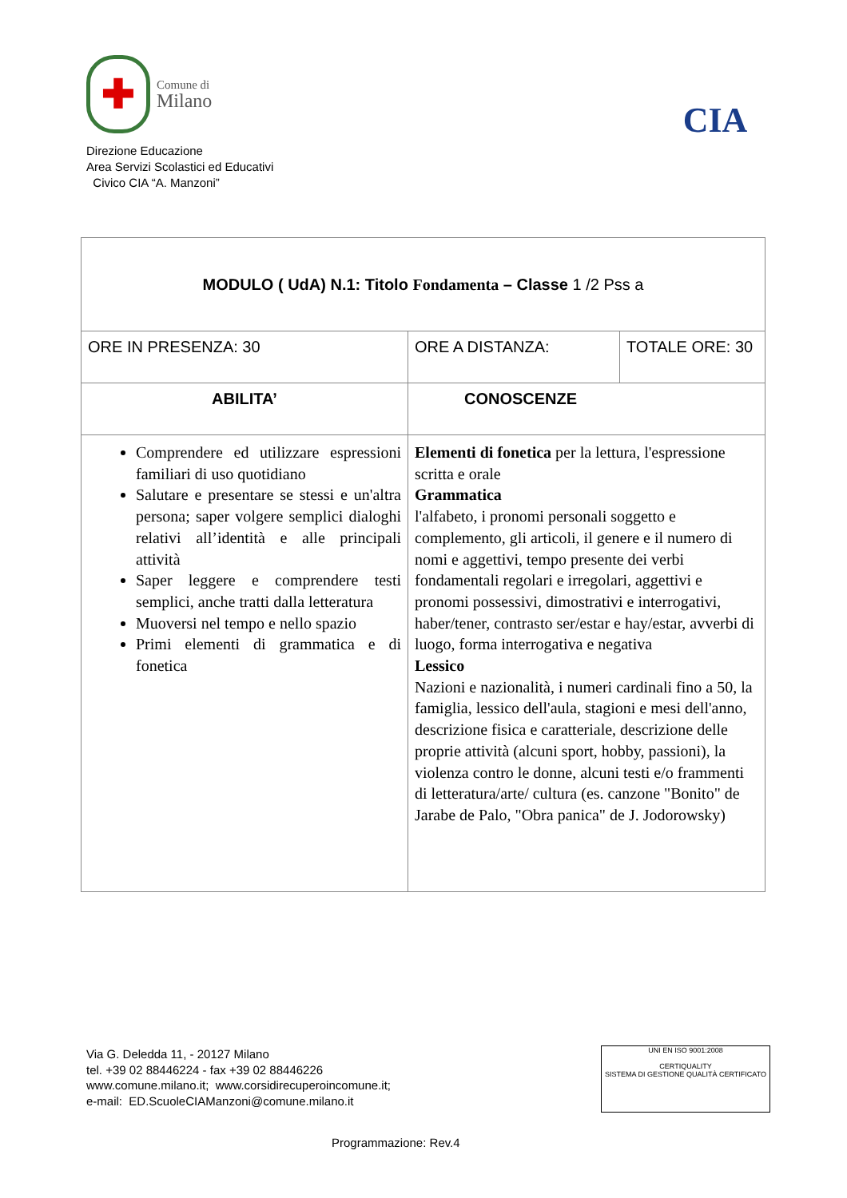✚
Comune di
Milano
Direzione Educazione
Area Servizi Scolastici ed Educativi
Civico CIA “A. Manzoni”
CIA
| MODULO ( UdA) N.1: Titolo Fondamenta – Classe 1 /2 Pss a | | |
| ORE IN PRESENZA: 30 | ORE A DISTANZA: | TOTALE ORE: 30 |
| ABILITA’ | CONOSCENZE | |
| Comprendere ed utilizzare espressioni familiari di uso quotidiano Salutare e presentare se stessi e un'altra persona; saper volgere semplici dialoghi relativi all’identità e alle principali attività Saper leggere e comprendere testi semplici, anche tratti dalla letteratura Muoversi nel tempo e nello spazio Primi elementi di grammatica e di fonetica | Elementi di fonetica per la lettura, l'espressione scritta e orale Grammatica l'alfabeto, i pronomi personali soggetto e complemento, gli articoli, il genere e il numero di nomi e aggettivi, tempo presente dei verbi fondamentali regolari e irregolari, aggettivi e pronomi possessivi, dimostrativi e interrogativi, haber/tener, contrasto ser/estar e hay/estar, avverbi di luogo, forma interrogativa e negativa Lessico Nazioni e nazionalità, i numeri cardinali fino a 50, la famiglia, lessico dell'aula, stagioni e mesi dell'anno, descrizione fisica e caratteriale, descrizione delle proprie attività (alcuni sport, hobby, passioni), la violenza contro le donne, alcuni testi e/o frammenti di letteratura/arte/ cultura (es. canzone "Bonito" de Jarabe de Palo, "Obra panica" de J. Jodorowsky) | |
Via G. Deledda 11, - 20127 Milano
tel. +39 02 88446224 - fax +39 02 88446226
www.comune.milano.it; www.corsidirecuperoincomune.it;
e-mail: ED.ScuoleCIAManzoni@comune.milano.it
UNI EN ISO 9001:2008
CERTIQUALITY
SISTEMA DI GESTIONE QUALITÀ CERTIFICATO
Programmazione: Rev.4